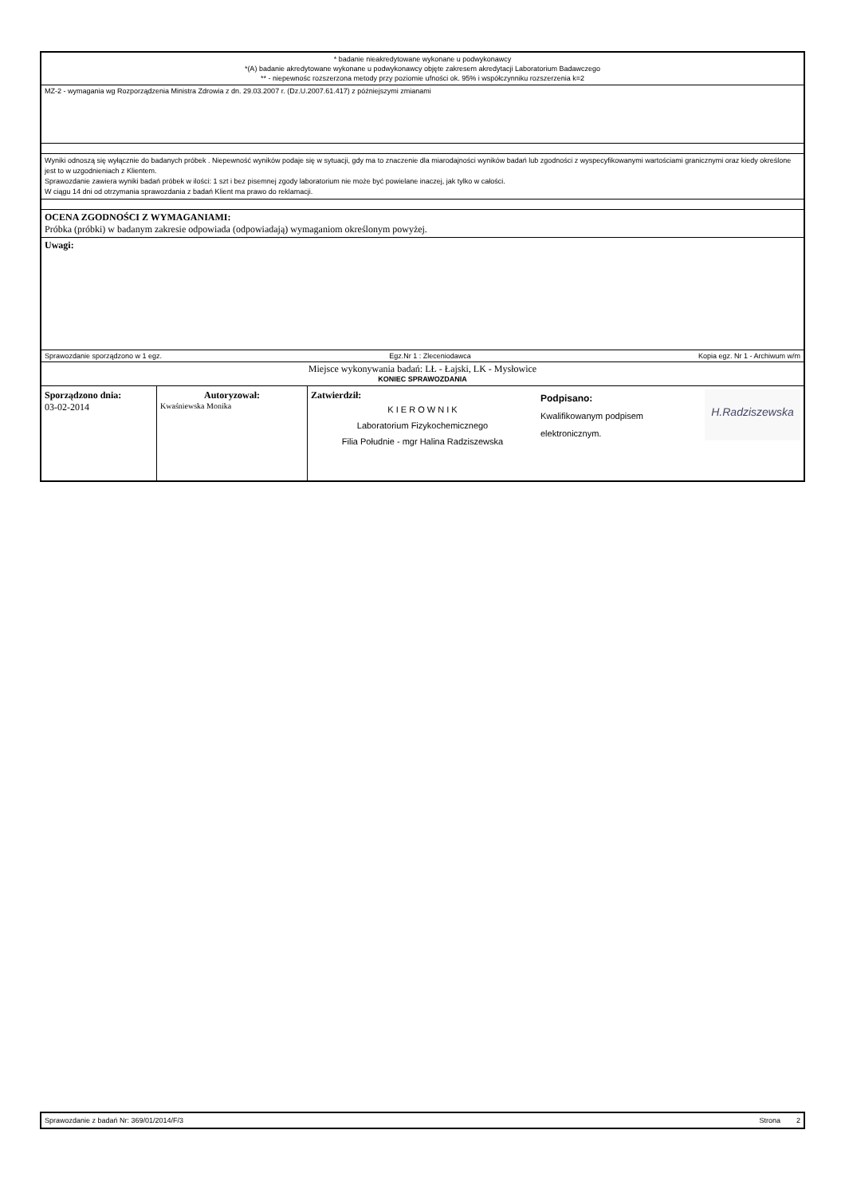* badanie nieakredytowane wykonane u podwykonawcy
*(A) badanie akredytowane wykonane u podwykonawcy objęte zakresem akredytacji Laboratorium Badawczego
** - niepewnośc rozszerzona metody przy poziomie ufności ok. 95% i współczynniku rozszerzenia k=2
MZ-2 - wymagania wg Rozporządzenia Ministra Zdrowia z dn. 29.03.2007 r. (Dz.U.2007.61.417) z późniejszymi zmianami
Wyniki odnoszą się wyłącznie do badanych próbek . Niepewność wyników podaje się w sytuacji, gdy ma to znaczenie dla miarodajności wyników badań lub zgodności z wyspecyfikowanymi wartościami granicznymi oraz kiedy określone jest to w uzgodnieniach z Klientem.
Sprawozdanie zawiera wyniki badań próbek w ilości: 1 szt i bez pisemnej zgody laboratorium nie może być powielane inaczej, jak tylko w całości.
W ciągu 14 dni od otrzymania sprawozdania z badań Klient ma prawo do reklamacji.
OCENA ZGODNOŚCI Z WYMAGANIAMI:
Próbka (próbki) w badanym zakresie odpowiada (odpowiadają) wymaganiom określonym powyżej.
Uwagi:
Sprawozdanie sporządzono w 1 egz. Egz.Nr 1 : Zleceniodawca Kopia egz. Nr 1 - Archiwum w/m
Miejsce wykonywania badań: LŁ - Łajski, LK - Mysłowice
KONIEC SPRAWOZDANIA
| Sporządzono dnia: 03-02-2014 | Autoryzował: Kwaśniewska Monika | Zatwierdził: K I E R O W N I K Laboratorium Fizykochemicznego Filia Południe - mgr Halina Radziszewska | Podpisano: Kwalifikowanym podpisem elektronicznym. | H.Radziszewska |
Sprawozdanie z badań Nr: 369/01/2014/F/3 Strona 2